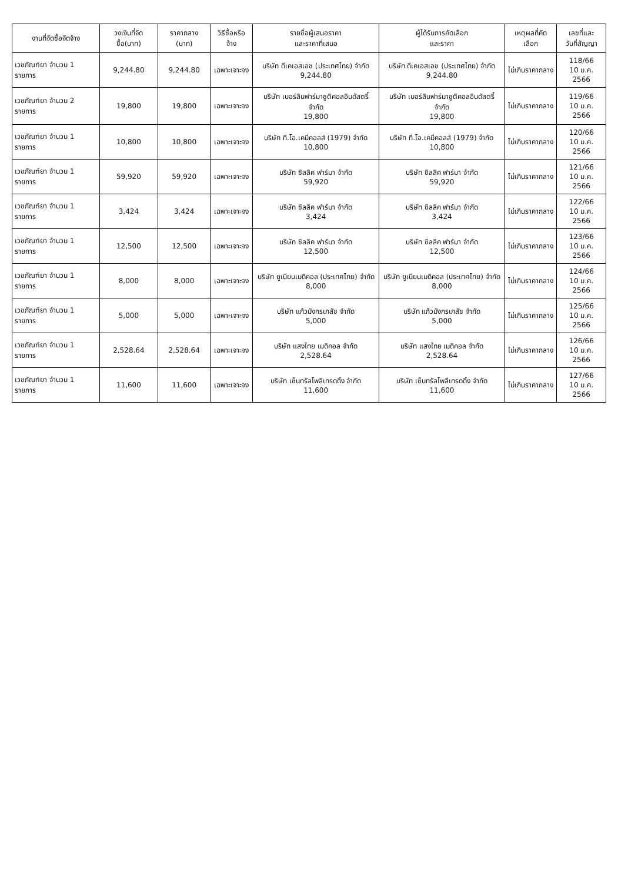| งานที่จัดซื้อจัดจ้าง | วงเงินที่จัดซื้อ(บาท) | ราคากลาง (บาท) | วิธีซื้อหรือจ้าง | รายชื่อผู้เสนอราคา และราคาที่เสนอ | ผู้ได้รับการคัดเลือก และราคา | เหตุผลที่คัดเลือก | เลขที่และ วันที่สัญญา |
| --- | --- | --- | --- | --- | --- | --- | --- |
| เวชภัณฑ์ยา จำนวน 1 รายการ | 9,244.80 | 9,244.80 | เฉพาะเจาะจง | บริษัท ดีเคเอสเอช (ประเทศไทย) จำกัด 9,244.80 | บริษัท ดีเคเอสเอช (ประเทศไทย) จำกัด 9,244.80 | ไม่เกินราคากลาง | 118/66 10 ม.ค. 2566 |
| เวชภัณฑ์ยา จำนวน 2 รายการ | 19,800 | 19,800 | เฉพาะเจาะจง | บริษัท เบอร์ลินฟาร์มาซูติคอลอินดัสตรี้ จำกัด 19,800 | บริษัท เบอร์ลินฟาร์มาซูติคอลอินดัสตรี้ จำกัด 19,800 | ไม่เกินราคากลาง | 119/66 10 ม.ค. 2566 |
| เวชภัณฑ์ยา จำนวน 1 รายการ | 10,800 | 10,800 | เฉพาะเจาะจง | บริษัท ที.โอ.เคมีคอลส์ (1979) จำกัด 10,800 | บริษัท ที.โอ.เคมีคอลส์ (1979) จำกัด 10,800 | ไม่เกินราคากลาง | 120/66 10 ม.ค. 2566 |
| เวชภัณฑ์ยา จำนวน 1 รายการ | 59,920 | 59,920 | เฉพาะเจาะจง | บริษัท ซิลลิค ฟาร์มา จำกัด 59,920 | บริษัท ซิลลิค ฟาร์มา จำกัด 59,920 | ไม่เกินราคากลาง | 121/66 10 ม.ค. 2566 |
| เวชภัณฑ์ยา จำนวน 1 รายการ | 3,424 | 3,424 | เฉพาะเจาะจง | บริษัท ซิลลิค ฟาร์มา จำกัด 3,424 | บริษัท ซิลลิค ฟาร์มา จำกัด 3,424 | ไม่เกินราคากลาง | 122/66 10 ม.ค. 2566 |
| เวชภัณฑ์ยา จำนวน 1 รายการ | 12,500 | 12,500 | เฉพาะเจาะจง | บริษัท ซิลลิค ฟาร์มา จำกัด 12,500 | บริษัท ซิลลิค ฟาร์มา จำกัด 12,500 | ไม่เกินราคากลาง | 123/66 10 ม.ค. 2566 |
| เวชภัณฑ์ยา จำนวน 1 รายการ | 8,000 | 8,000 | เฉพาะเจาะจง | บริษัท ยูเนียนเมดิคอล (ประเทศไทย) จำกัด 8,000 | บริษัท ยูเนียนเมดิคอล (ประเทศไทย) จำกัด 8,000 | ไม่เกินราคากลาง | 124/66 10 ม.ค. 2566 |
| เวชภัณฑ์ยา จำนวน 1 รายการ | 5,000 | 5,000 | เฉพาะเจาะจง | บริษัท แก้วมังกรเภสัช จำกัด 5,000 | บริษัท แก้วมังกรเภสัช จำกัด 5,000 | ไม่เกินราคากลาง | 125/66 10 ม.ค. 2566 |
| เวชภัณฑ์ยา จำนวน 1 รายการ | 2,528.64 | 2,528.64 | เฉพาะเจาะจง | บริษัท แสงไทย เมดิคอล จำกัด 2,528.64 | บริษัท แสงไทย เมดิคอล จำกัด 2,528.64 | ไม่เกินราคากลาง | 126/66 10 ม.ค. 2566 |
| เวชภัณฑ์ยา จำนวน 1 รายการ | 11,600 | 11,600 | เฉพาะเจาะจง | บริษัท เซ็นทรัลโพลีเทรดดิ้ง จำกัด 11,600 | บริษัท เซ็นทรัลโพลีเทรดดิ้ง จำกัด 11,600 | ไม่เกินราคากลาง | 127/66 10 ม.ค. 2566 |